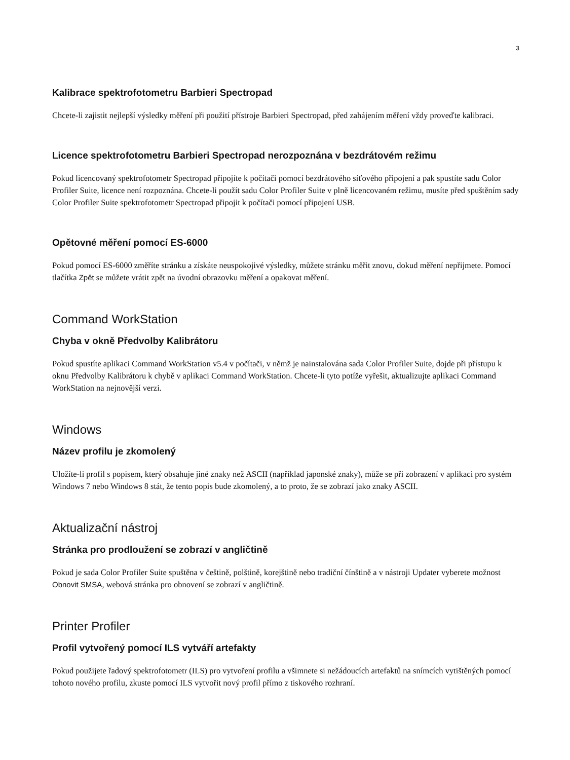3
Kalibrace spektrofotometru Barbieri Spectropad
Chcete-li zajistit nejlepší výsledky měření při použití přístroje Barbieri Spectropad, před zahájením měření vždy proveďte kalibraci.
Licence spektrofotometru Barbieri Spectropad nerozpoznána v bezdrátovém režimu
Pokud licencovaný spektrofotometr Spectropad připojíte k počítači pomocí bezdrátového síťového připojení a pak spustíte sadu Color Profiler Suite, licence není rozpoznána. Chcete-li použít sadu Color Profiler Suite v plně licencovaném režimu, musíte před spuštěním sady Color Profiler Suite spektrofotometr Spectropad připojit k počítači pomocí připojení USB.
Opětovné měření pomocí ES-6000
Pokud pomocí ES-6000 změříte stránku a získáte neuspokojivé výsledky, můžete stránku měřit znovu, dokud měření nepřijmete. Pomocí tlačítka Zpět se můžete vrátit zpět na úvodní obrazovku měření a opakovat měření.
Command WorkStation
Chyba v okně Předvolby Kalibrátoru
Pokud spustíte aplikaci Command WorkStation v5.4 v počítači, v němž je nainstalována sada Color Profiler Suite, dojde při přístupu k oknu Předvolby Kalibrátoru k chybě v aplikaci Command WorkStation. Chcete-li tyto potíže vyřešit, aktualizujte aplikaci Command WorkStation na nejnovější verzi.
Windows
Název profilu je zkomolený
Uložíte-li profil s popisem, který obsahuje jiné znaky než ASCII (například japonské znaky), může se při zobrazení v aplikaci pro systém Windows 7 nebo Windows 8 stát, že tento popis bude zkomolený, a to proto, že se zobrazí jako znaky ASCII.
Aktualizační nástroj
Stránka pro prodloužení se zobrazí v angličtině
Pokud je sada Color Profiler Suite spuštěna v češtině, polštině, korejštině nebo tradiční čínštině a v nástroji Updater vyberete možnost Obnovit SMSA, webová stránka pro obnovení se zobrazí v angličtině.
Printer Profiler
Profil vytvořený pomocí ILS vytváří artefakty
Pokud použijete řadový spektrofotometr (ILS) pro vytvoření profilu a všimnete si nežádoucích artefaktů na snímcích vytištěných pomocí tohoto nového profilu, zkuste pomocí ILS vytvořit nový profil přímo z tiskového rozhraní.